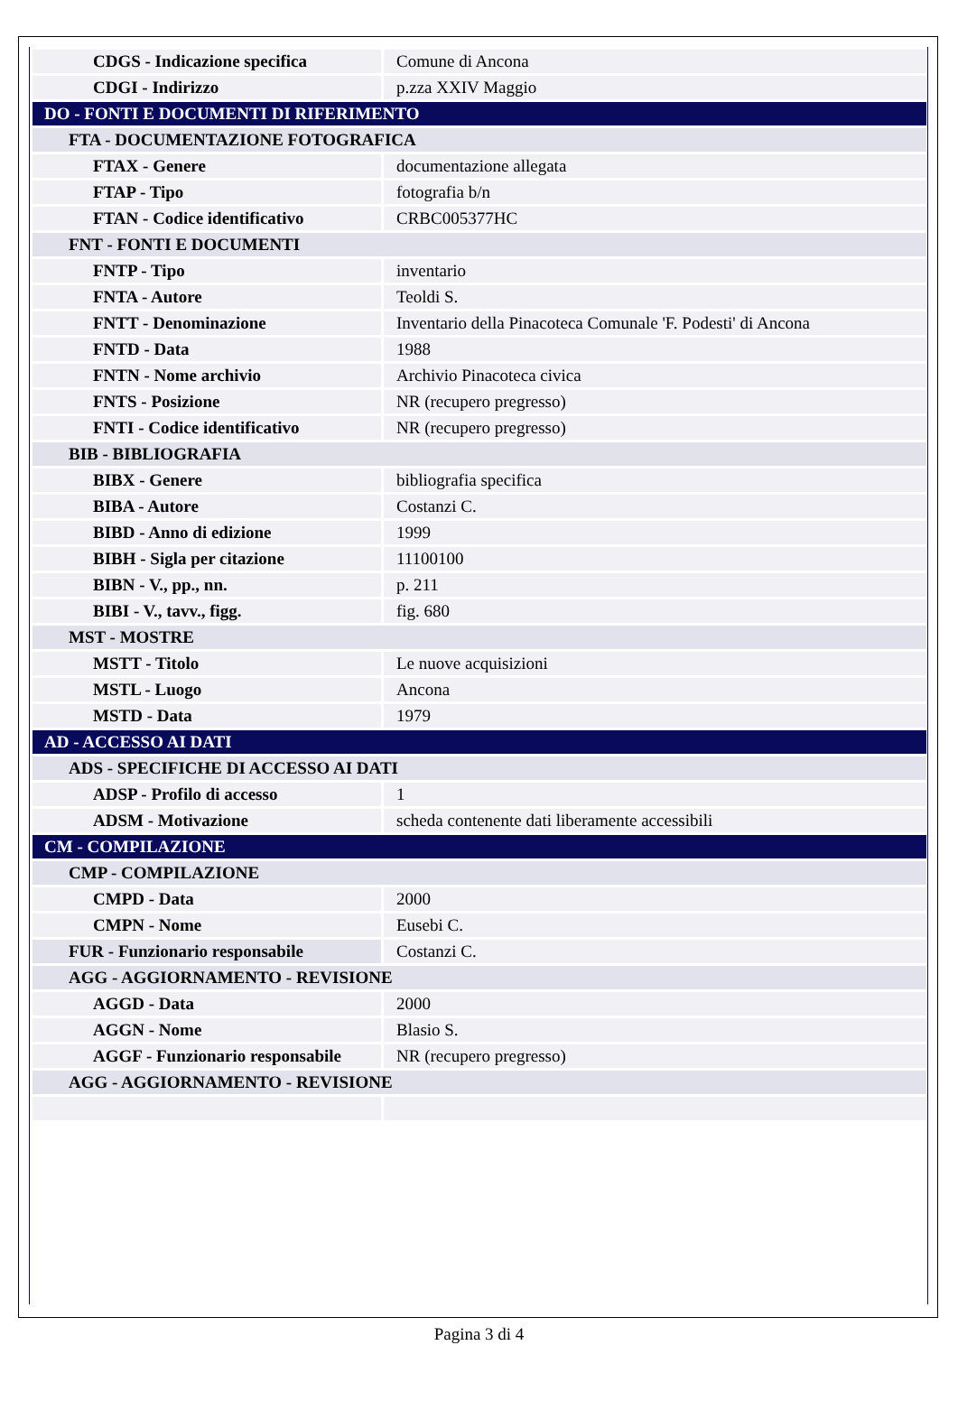| CDGS - Indicazione specifica | Comune di Ancona |
| CDGI - Indirizzo | p.zza XXIV Maggio |
| DO - FONTI E DOCUMENTI DI RIFERIMENTO | |
| FTA - DOCUMENTAZIONE FOTOGRAFICA | |
| FTAX - Genere | documentazione allegata |
| FTAP - Tipo | fotografia b/n |
| FTAN - Codice identificativo | CRBC005377HC |
| FNT - FONTI E DOCUMENTI | |
| FNTP - Tipo | inventario |
| FNTA - Autore | Teoldi S. |
| FNTT - Denominazione | Inventario della Pinacoteca Comunale 'F. Podesti' di Ancona |
| FNTD - Data | 1988 |
| FNTN - Nome archivio | Archivio Pinacoteca civica |
| FNTS - Posizione | NR (recupero pregresso) |
| FNTI - Codice identificativo | NR (recupero pregresso) |
| BIB - BIBLIOGRAFIA | |
| BIBX - Genere | bibliografia specifica |
| BIBA - Autore | Costanzi C. |
| BIBD - Anno di edizione | 1999 |
| BIBH - Sigla per citazione | 11100100 |
| BIBN - V., pp., nn. | p. 211 |
| BIBI - V., tavv., figg. | fig. 680 |
| MST - MOSTRE | |
| MSTT - Titolo | Le nuove acquisizioni |
| MSTL - Luogo | Ancona |
| MSTD - Data | 1979 |
| AD - ACCESSO AI DATI | |
| ADS - SPECIFICHE DI ACCESSO AI DATI | |
| ADSP - Profilo di accesso | 1 |
| ADSM - Motivazione | scheda contenente dati liberamente accessibili |
| CM - COMPILAZIONE | |
| CMP - COMPILAZIONE | |
| CMPD - Data | 2000 |
| CMPN - Nome | Eusebi C. |
| FUR - Funzionario responsabile | Costanzi C. |
| AGG - AGGIORNAMENTO - REVISIONE | |
| AGGD - Data | 2000 |
| AGGN - Nome | Blasio S. |
| AGGF - Funzionario responsabile | NR (recupero pregresso) |
| AGG - AGGIORNAMENTO - REVISIONE | |
Pagina 3 di 4